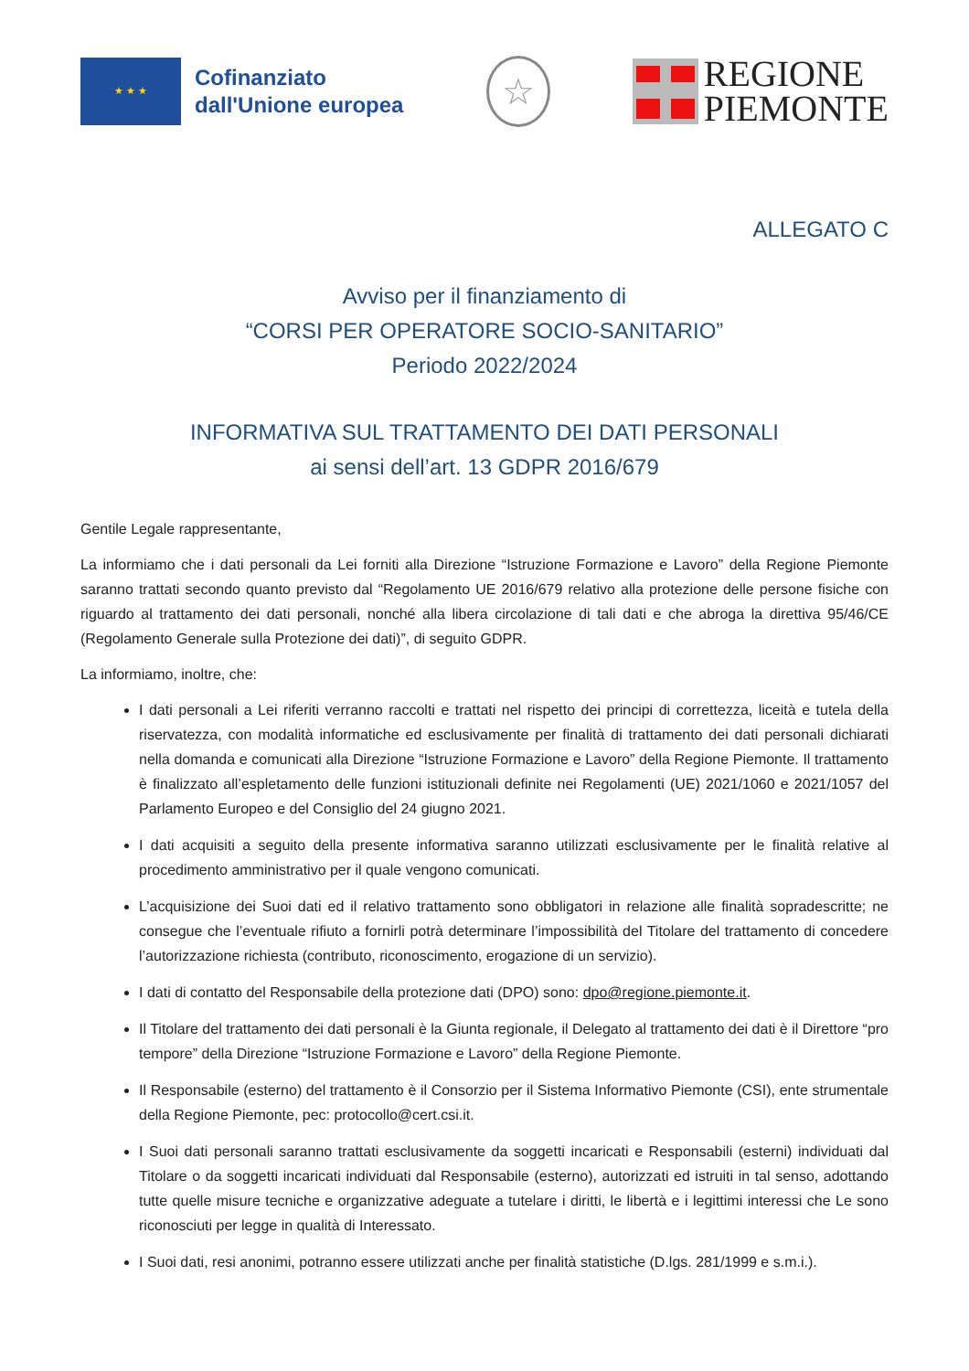★ ★ ★
Cofinanziato
dall'Unione europea
☆
REGIONE
PIEMONTE
ALLEGATO C
Avviso per il finanziamento di
“CORSI PER OPERATORE SOCIO-SANITARIO”
Periodo 2022/2024
INFORMATIVA SUL TRATTAMENTO DEI DATI PERSONALI
ai sensi dell’art. 13 GDPR 2016/679
Gentile Legale rappresentante,
La informiamo che i dati personali da Lei forniti alla Direzione “Istruzione Formazione e Lavoro” della Regione Piemonte saranno trattati secondo quanto previsto dal “Regolamento UE 2016/679 relativo alla protezione delle persone fisiche con riguardo al trattamento dei dati personali, nonché alla libera circolazione di tali dati e che abroga la direttiva 95/46/CE (Regolamento Generale sulla Protezione dei dati)”, di seguito GDPR.
La informiamo, inoltre, che:
I dati personali a Lei riferiti verranno raccolti e trattati nel rispetto dei principi di correttezza, liceità e tutela della riservatezza, con modalità informatiche ed esclusivamente per finalità di trattamento dei dati personali dichiarati nella domanda e comunicati alla Direzione “Istruzione Formazione e Lavoro” della Regione Piemonte. Il trattamento è finalizzato all’espletamento delle funzioni istituzionali definite nei Regolamenti (UE) 2021/1060 e 2021/1057 del Parlamento Europeo e del Consiglio del 24 giugno 2021.
I dati acquisiti a seguito della presente informativa saranno utilizzati esclusivamente per le finalità relative al procedimento amministrativo per il quale vengono comunicati.
L’acquisizione dei Suoi dati ed il relativo trattamento sono obbligatori in relazione alle finalità sopradescritte; ne consegue che l’eventuale rifiuto a fornirli potrà determinare l’impossibilità del Titolare del trattamento di concedere l’autorizzazione richiesta (contributo, riconoscimento, erogazione di un servizio).
I dati di contatto del Responsabile della protezione dati (DPO) sono: dpo@regione.piemonte.it.
Il Titolare del trattamento dei dati personali è la Giunta regionale, il Delegato al trattamento dei dati è il Direttore “pro tempore” della Direzione “Istruzione Formazione e Lavoro” della Regione Piemonte.
Il Responsabile (esterno) del trattamento è il Consorzio per il Sistema Informativo Piemonte (CSI), ente strumentale della Regione Piemonte, pec: protocollo@cert.csi.it.
I Suoi dati personali saranno trattati esclusivamente da soggetti incaricati e Responsabili (esterni) individuati dal Titolare o da soggetti incaricati individuati dal Responsabile (esterno), autorizzati ed istruiti in tal senso, adottando tutte quelle misure tecniche e organizzative adeguate a tutelare i diritti, le libertà e i legittimi interessi che Le sono riconosciuti per legge in qualità di Interessato.
I Suoi dati, resi anonimi, potranno essere utilizzati anche per finalità statistiche (D.lgs. 281/1999 e s.m.i.).